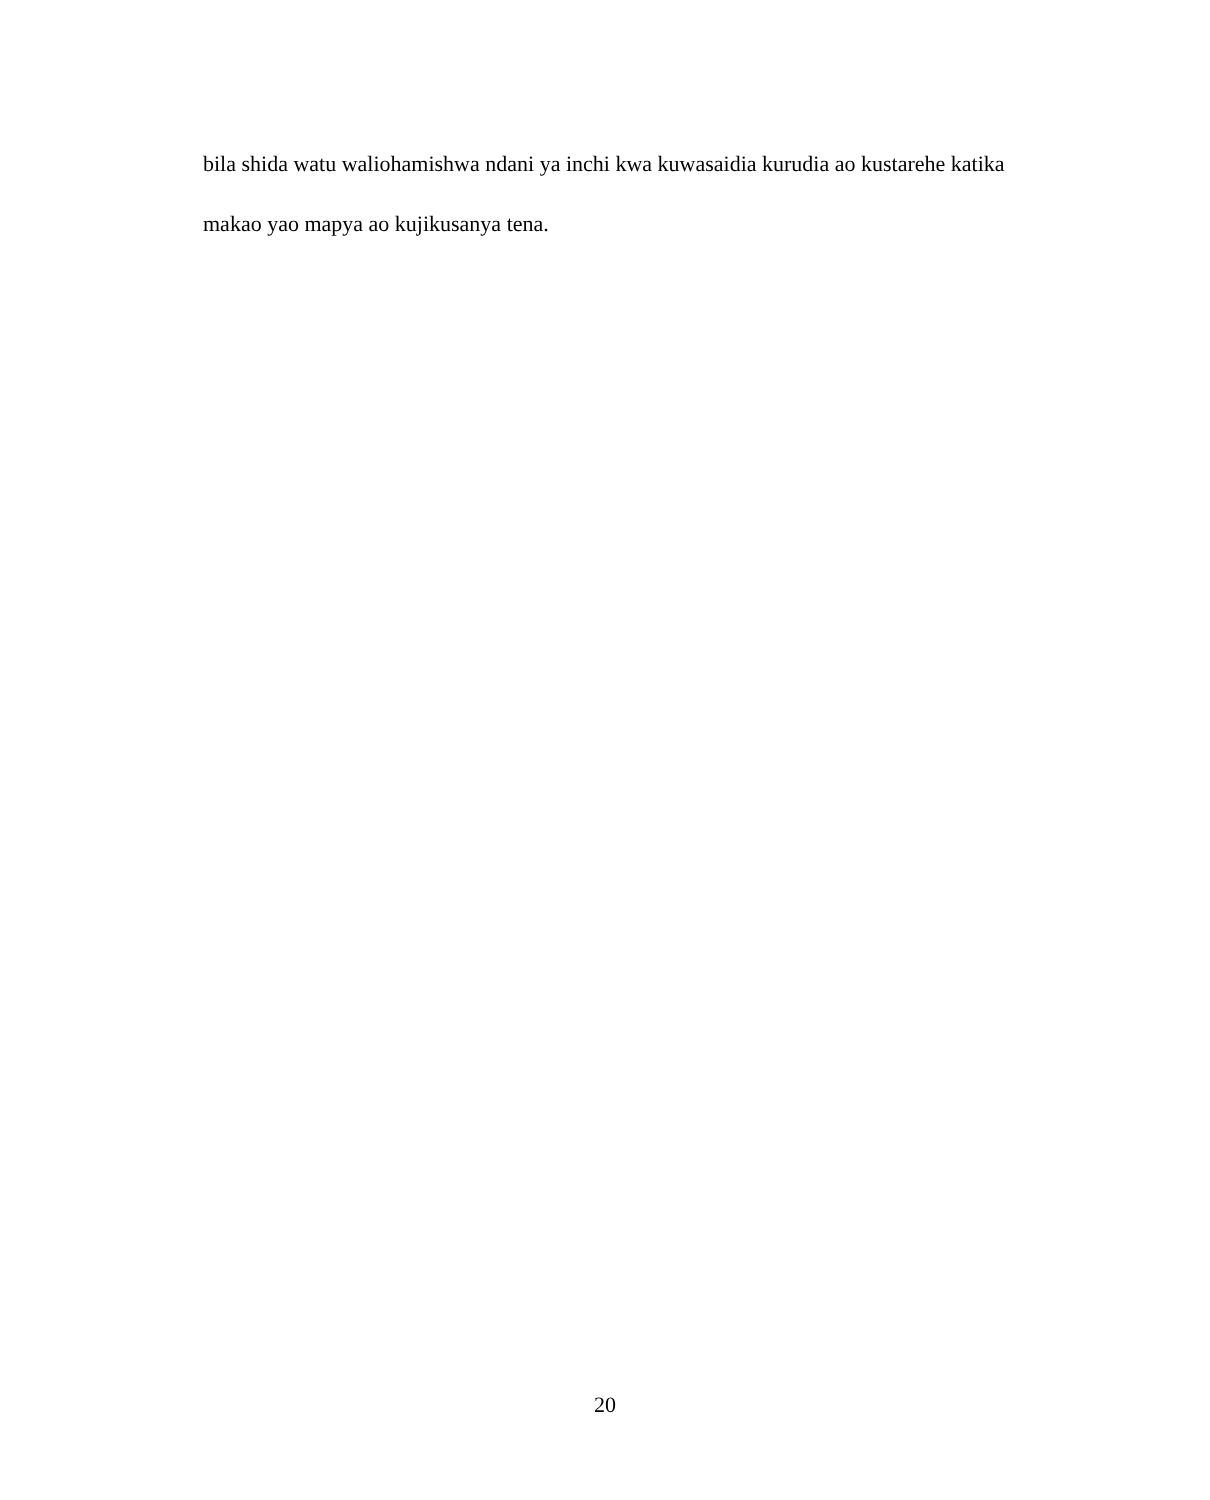bila shida watu waliohamishwa ndani ya inchi kwa kuwasaidia kurudia ao kustarehe katika makao yao mapya ao kujikusanya tena.
20